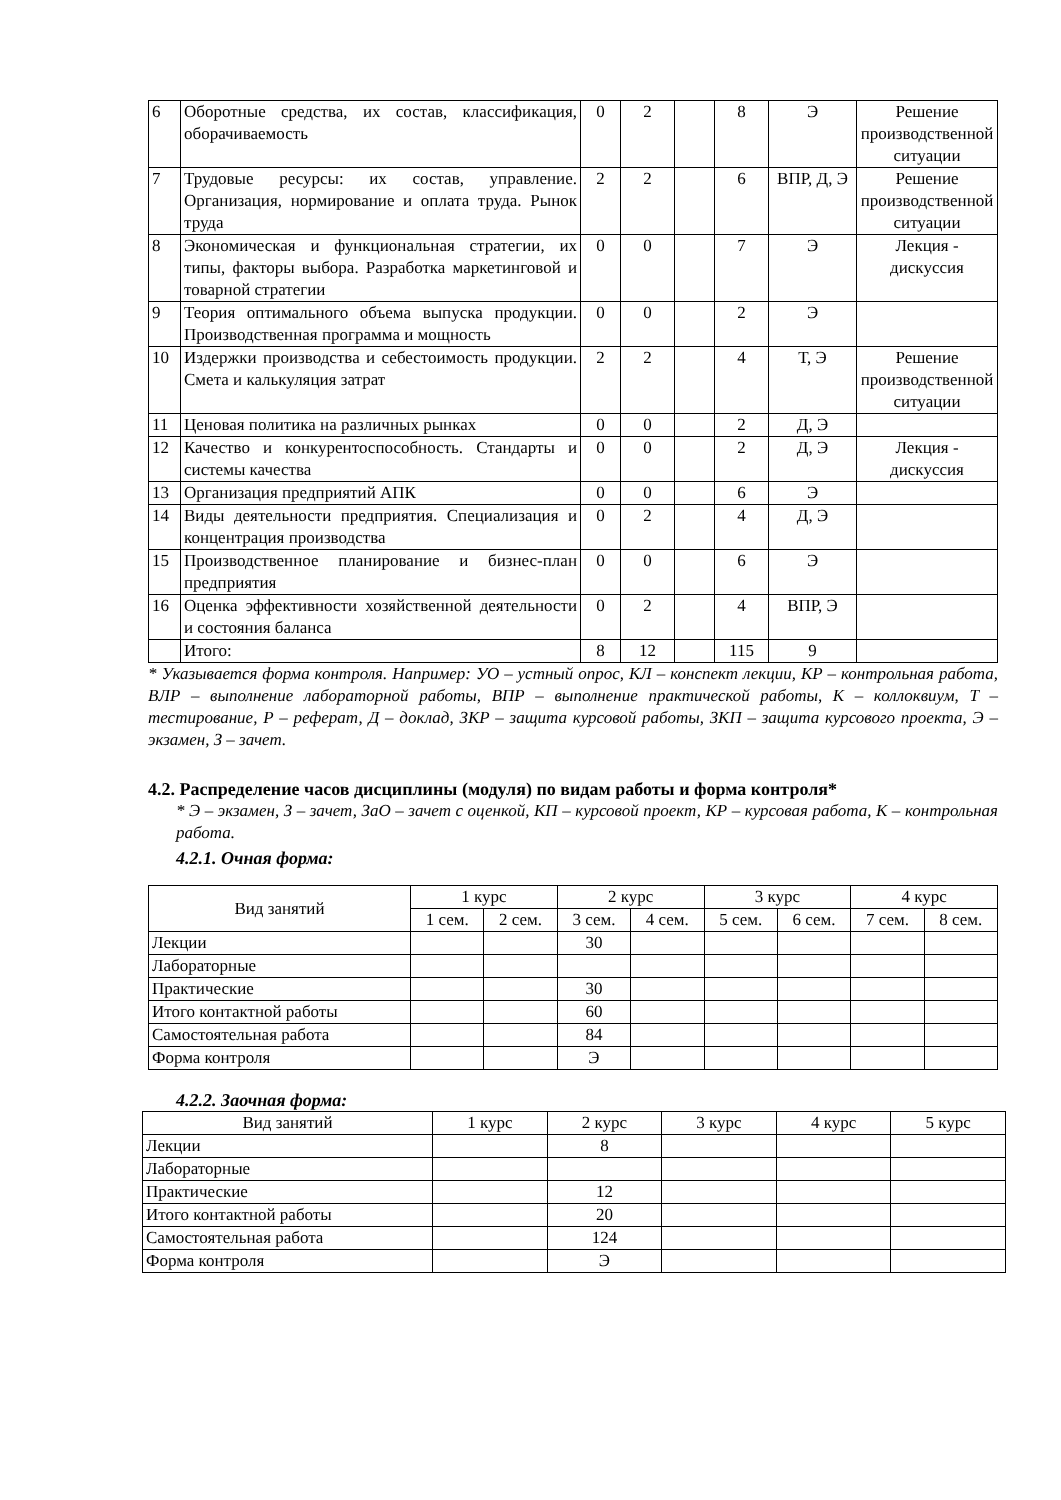| 6 | Оборотные средства, их состав, классификация, оборачиваемость | 0 | 2 | | 8 | Э | Решение производственной ситуации |
| 7 | Трудовые ресурсы: их состав, управление. Организация, нормирование и оплата труда. Рынок труда | 2 | 2 | | 6 | ВПР, Д, Э | Решение производственной ситуации |
| 8 | Экономическая и функциональная стратегии, их типы, факторы выбора. Разработка маркетинговой и товарной стратегии | 0 | 0 | | 7 | Э | Лекция - дискуссия |
| 9 | Теория оптимального объема выпуска продукции. Производственная программа и мощность | 0 | 0 | | 2 | Э | |
| 10 | Издержки производства и себестоимость продукции. Смета и калькуляция затрат | 2 | 2 | | 4 | Т, Э | Решение производственной ситуации |
| 11 | Ценовая политика на различных рынках | 0 | 0 | | 2 | Д, Э | |
| 12 | Качество и конкурентоспособность. Стандарты и системы качества | 0 | 0 | | 2 | Д, Э | Лекция - дискуссия |
| 13 | Организация предприятий АПК | 0 | 0 | | 6 | Э | |
| 14 | Виды деятельности предприятия. Специализация и концентрация производства | 0 | 2 | | 4 | Д, Э | |
| 15 | Производственное планирование и бизнес-план предприятия | 0 | 0 | | 6 | Э | |
| 16 | Оценка эффективности хозяйственной деятельности и состояния баланса | 0 | 2 | | 4 | ВПР, Э | |
| | Итого: | 8 | 12 | | 115 | 9 | |
* Указывается форма контроля. Например: УО – устный опрос, КЛ – конспект лекции, КР – контрольная работа, ВЛР – выполнение лабораторной работы, ВПР – выполнение практической работы, К – коллоквиум, Т – тестирование, Р – реферат, Д – доклад, ЗКР – защита курсовой работы, ЗКП – защита курсового проекта, Э – экзамен, З – зачет.
4.2. Распределение часов дисциплины (модуля) по видам работы и форма контроля*
* Э – экзамен, З – зачет, ЗаО – зачет с оценкой, КП – курсовой проект, КР – курсовая работа, К – контрольная работа.
4.2.1. Очная форма:
| Вид занятий | 1 курс | | 2 курс | | 3 курс | | 4 курс | |
| | 1 сем. | 2 сем. | 3 сем. | 4 сем. | 5 сем. | 6 сем. | 7 сем. | 8 сем. |
| Лекции | | | 30 | | | | | |
| Лабораторные | | | | | | | | |
| Практические | | | 30 | | | | | |
| Итого контактной работы | | | 60 | | | | | |
| Самостоятельная работа | | | 84 | | | | | |
| Форма контроля | | | Э | | | | | |
4.2.2. Заочная форма:
| Вид занятий | 1 курс | 2 курс | 3 курс | 4 курс | 5 курс |
| Лекции | | 8 | | | |
| Лабораторные | | | | | |
| Практические | | 12 | | | |
| Итого контактной работы | | 20 | | | |
| Самостоятельная работа | | 124 | | | |
| Форма контроля | | Э | | | |